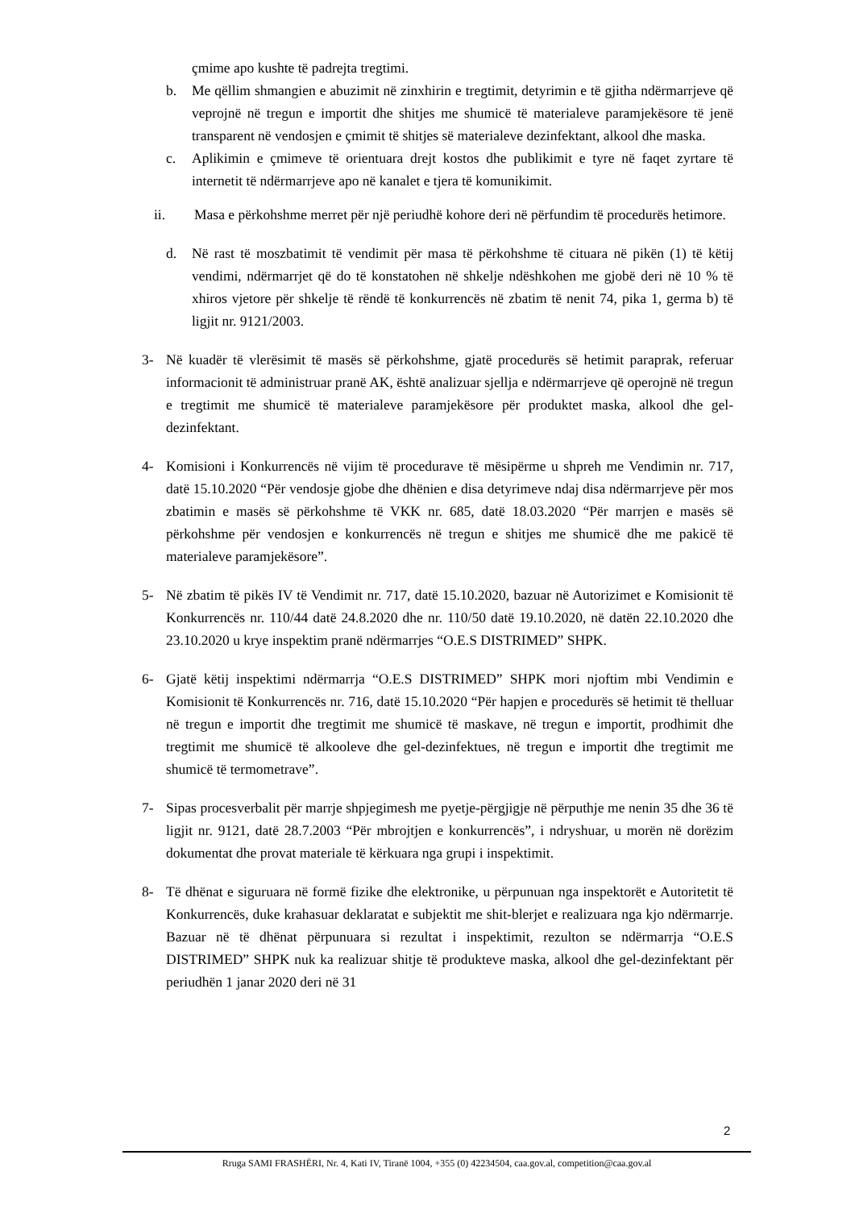çmime apo kushte të padrejta tregtimi.
b. Me qëllim shmangien e abuzimit në zinxhirin e tregtimit, detyrimin e të gjitha ndërmarrjeve që veprojnë në tregun e importit dhe shitjes me shumicë të materialeve paramjekësore të jenë transparent në vendosjen e çmimit të shitjes së materialeve dezinfektant, alkool dhe maska.
c. Aplikimin e çmimeve të orientuara drejt kostos dhe publikimit e tyre në faqet zyrtare të internetit të ndërmarrjeve apo në kanalet e tjera të komunikimit.
ii. Masa e përkohshme merret për një periudhë kohore deri në përfundim të procedurës hetimore.
d. Në rast të moszbatimit të vendimit për masa të përkohshme të cituara në pikën (1) të këtij vendimi, ndërmarrjet që do të konstatohen në shkelje ndëshkohen me gjobë deri në 10 % të xhiros vjetore për shkelje të rëndë të konkurrencës në zbatim të nenit 74, pika 1, germa b) të ligjit nr. 9121/2003.
3- Në kuadër të vlerësimit të masës së përkohshme, gjatë procedurës së hetimit paraprak, referuar informacionit të administruar pranë AK, është analizuar sjellja e ndërmarrjeve që operojnë në tregun e tregtimit me shumicë të materialeve paramjekësore për produktet maska, alkool dhe gel-dezinfektant.
4- Komisioni i Konkurrencës në vijim të procedurave të mësipërme u shpreh me Vendimin nr. 717, datë 15.10.2020 “Për vendosje gjobe dhe dhënien e disa detyrimeve ndaj disa ndërmarrjeve për mos zbatimin e masës së përkohshme të VKK nr. 685, datë 18.03.2020 “Për marrjen e masës së përkohshme për vendosjen e konkurrencës në tregun e shitjes me shumicë dhe me pakicë të materialeve paramjekësore”.
5- Në zbatim të pikës IV të Vendimit nr. 717, datë 15.10.2020, bazuar në Autorizimet e Komisionit të Konkurrencës nr. 110/44 datë 24.8.2020 dhe nr. 110/50 datë 19.10.2020, në datën 22.10.2020 dhe 23.10.2020 u krye inspektim pranë ndërmarrjes “O.E.S DISTRIMED” SHPK.
6- Gjatë këtij inspektimi ndërmarrja “O.E.S DISTRIMED” SHPK mori njoftim mbi Vendimin e Komisionit të Konkurrencës nr. 716, datë 15.10.2020 “Për hapjen e procedurës së hetimit të thelluar në tregun e importit dhe tregtimit me shumicë të maskave, në tregun e importit, prodhimit dhe tregtimit me shumicë të alkooleve dhe gel-dezinfektues, në tregun e importit dhe tregtimit me shumicë të termometrave”.
7- Sipas procesverbalit për marrje shpjegimesh me pyetje-përgjigje në përputhje me nenin 35 dhe 36 të ligjit nr. 9121, datë 28.7.2003 “Për mbrojtjen e konkurrencës”, i ndryshuar, u morën në dorëzim dokumentat dhe provat materiale të kërkuara nga grupi i inspektimit.
8- Të dhënat e siguruara në formë fizike dhe elektronike, u përpunuan nga inspektorët e Autoritetit të Konkurrencës, duke krahasuar deklaratat e subjektit me shit-blerjet e realizuara nga kjo ndërmarrje. Bazuar në të dhënat përpunuara si rezultat i inspektimit, rezulton se ndërmarrja “O.E.S DISTRIMED” SHPK nuk ka realizuar shitje të produkteve maska, alkool dhe gel-dezinfektant për periudhën 1 janar 2020 deri në 31
2
Rruga SAMI FRASHËRI, Nr. 4, Kati IV, Tiranë 1004, +355 (0) 42234504, caa.gov.al, competition@caa.gov.al